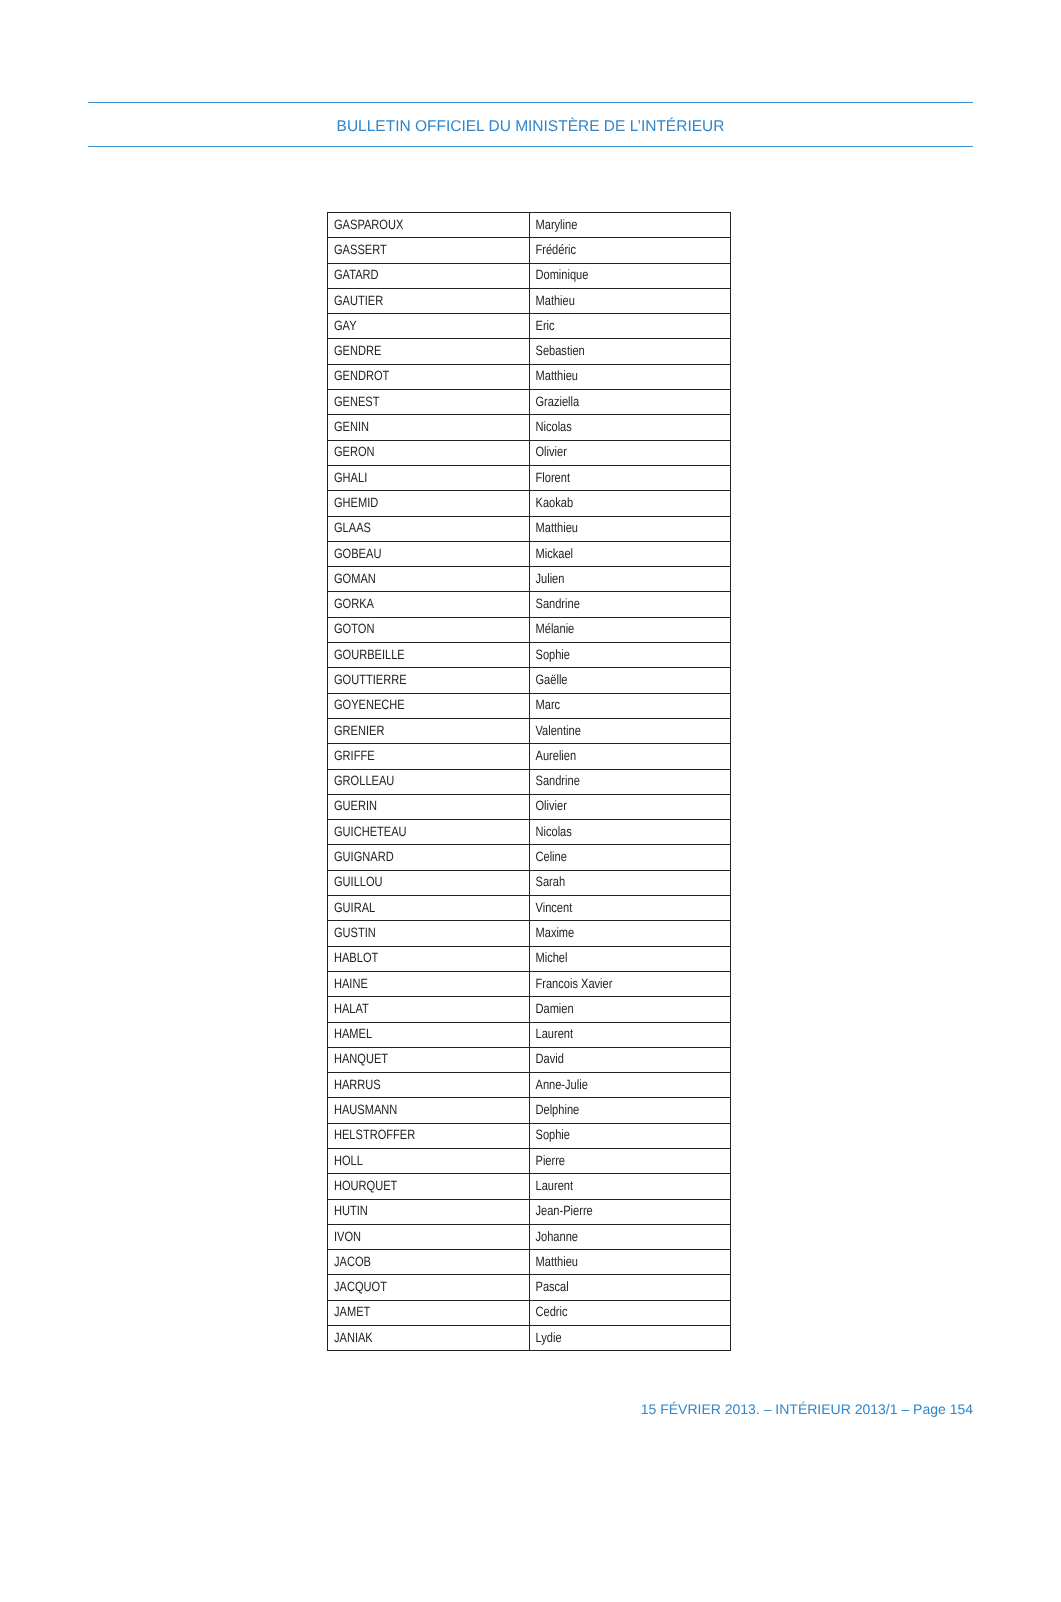BULLETIN OFFICIEL DU MINISTÈRE DE L’INTÉRIEUR
| GASPAROUX | Maryline |
| GASSERT | Frédéric |
| GATARD | Dominique |
| GAUTIER | Mathieu |
| GAY | Eric |
| GENDRE | Sebastien |
| GENDROT | Matthieu |
| GENEST | Graziella |
| GENIN | Nicolas |
| GERON | Olivier |
| GHALI | Florent |
| GHEMID | Kaokab |
| GLAAS | Matthieu |
| GOBEAU | Mickael |
| GOMAN | Julien |
| GORKA | Sandrine |
| GOTON | Mélanie |
| GOURBEILLE | Sophie |
| GOUTTIERRE | Gaëlle |
| GOYENECHE | Marc |
| GRENIER | Valentine |
| GRIFFE | Aurelien |
| GROLLEAU | Sandrine |
| GUERIN | Olivier |
| GUICHETEAU | Nicolas |
| GUIGNARD | Celine |
| GUILLOU | Sarah |
| GUIRAL | Vincent |
| GUSTIN | Maxime |
| HABLOT | Michel |
| HAINE | Francois Xavier |
| HALAT | Damien |
| HAMEL | Laurent |
| HANQUET | David |
| HARRUS | Anne-Julie |
| HAUSMANN | Delphine |
| HELSTROFFER | Sophie |
| HOLL | Pierre |
| HOURQUET | Laurent |
| HUTIN | Jean-Pierre |
| IVON | Johanne |
| JACOB | Matthieu |
| JACQUOT | Pascal |
| JAMET | Cedric |
| JANIAK | Lydie |
15 FÉVRIER 2013. – INTÉRIEUR 2013/1 – Page 154